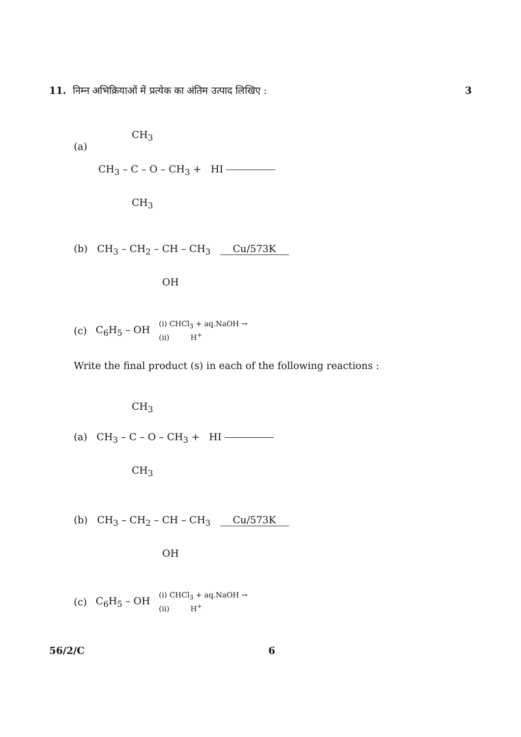11. निम्न अभिक्रियाओं में प्रत्येक का अंतिम उत्पाद लिखिए : 3
CH<sub>3</sub>
(a)
CH<sub>3</sub> – C – O – CH<sub>3</sub> + HI
CH<sub>3</sub>
(b) CH<sub>3</sub> – CH<sub>2</sub> – CH – CH<sub>3</sub> Cu/573K
OH
(c) C<sub>6</sub>H<sub>5</sub> – OH (i) CHCl<sub>3</sub> + aq.NaOH →
(ii) H<sup>+</sup>
Write the final product (s) in each of the following reactions :
CH<sub>3</sub>
(a) CH<sub>3</sub> – C – O – CH<sub>3</sub> + HI
CH<sub>3</sub>
(b) CH<sub>3</sub> – CH<sub>2</sub> – CH – CH<sub>3</sub> Cu/573K
OH
(c) C<sub>6</sub>H<sub>5</sub> – OH (i) CHCl<sub>3</sub> + aq.NaOH →
(ii) H<sup>+</sup>
56/2/C 6